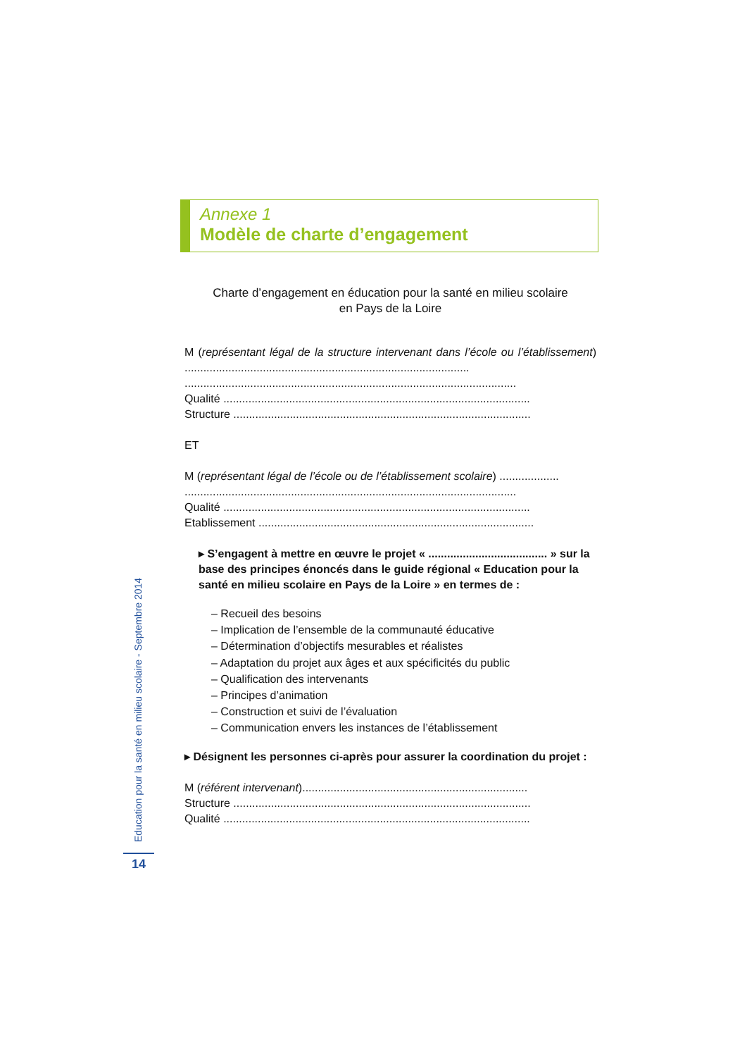Annexe 1
Modèle de charte d’engagement
Charte d’engagement en éducation pour la santé en milieu scolaire
en Pays de la Loire
M (représentant légal de la structure intervenant dans l’école ou l’établissement) ...........................................................................................
..........................................................................................................
Qualité ..................................................................................................
Structure ...............................................................................................
ET
M (représentant légal de l’école ou de l’établissement scolaire) ...................
..........................................................................................................
Qualité ..................................................................................................
Etablissement ........................................................................................
▸ S’engagent à mettre en œuvre le projet « ...................................... » sur la base des principes énoncés dans le guide régional « Education pour la santé en milieu scolaire en Pays de la Loire » en termes de :
– Recueil des besoins
– Implication de l’ensemble de la communauté éducative
– Détermination d’objectifs mesurables et réalistes
– Adaptation du projet aux âges et aux spécificités du public
– Qualification des intervenants
– Principes d’animation
– Construction et suivi de l’évaluation
– Communication envers les instances de l’établissement
▸ Désignent les personnes ci-après pour assurer la coordination du projet :
M (référent intervenant)........................................................................
Structure ...............................................................................................
Qualité ..................................................................................................
Education pour la santé en milieu scolaire - Septembre 2014
14